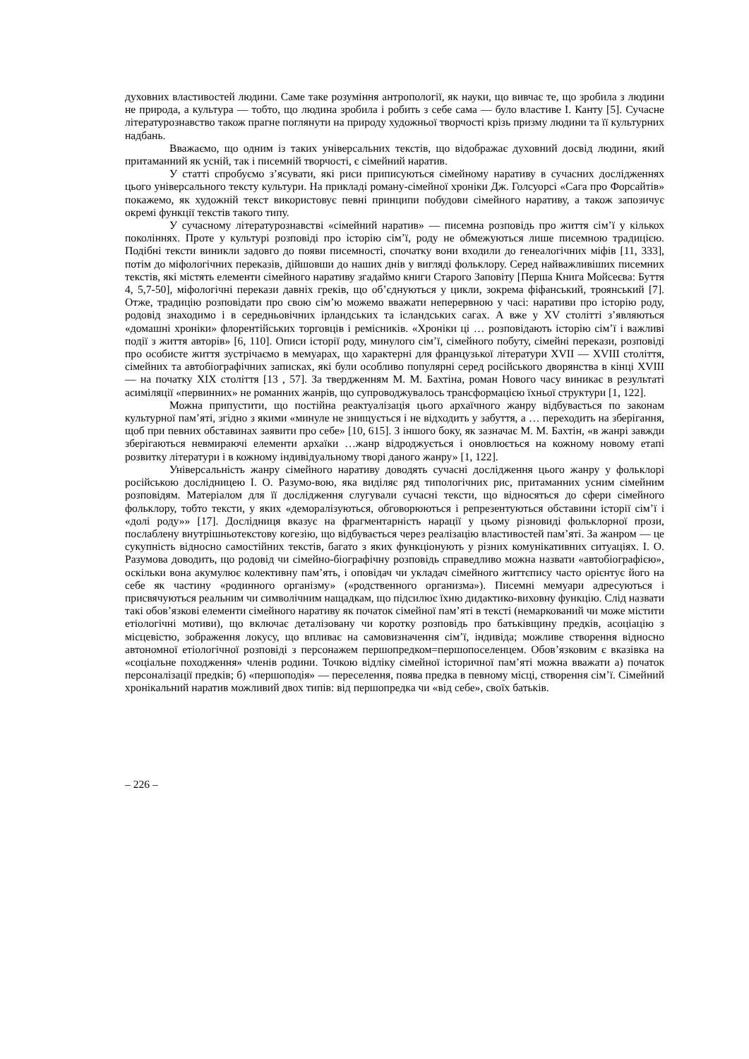духовних властивостей людини. Саме таке розуміння антропології, як науки, що вивчає те, що зробила з людини не природа, а культура — тобто, що людина зробила і робить з себе сама — було властиве І. Канту [5]. Сучасне літературознавство також прагне поглянути на природу художньої творчості крізь призму людини та її культурних надбань.
Вважаємо, що одним із таких універсальних текстів, що відображає духовний досвід людини, який притаманний як усній, так і писемній творчості, є сімейний наратив.
У статті спробуємо з’ясувати, які риси приписуються сімейному наративу в сучасних дослідженнях цього універсального тексту культури. На прикладі роману-сімейної хроніки Дж. Голсуорсі «Сага про Форсайтів» покажемо, як художній текст використовує певні принципи побудови сімейного наративу, а також запозичує окремі функції текстів такого типу.
У сучасному літературознавстві «сімейний наратив» — писемна розповідь про життя сім’ї у кількох поколіннях. Проте у культурі розповіді про історію сім’ї, роду не обмежуються лише писемною традицією. Подібні тексти виникли задовго до появи писемності, спочатку вони входили до генеалогічних міфів [11, 333], потім до міфологічних переказів, дійшовши до наших днів у вигляді фольклору. Серед найважливіших писемних текстів, які містять елементи сімейного наративу згадаймо книги Старого Заповіту [Перша Книга Мойсеєва: Буття 4, 5,7-50], міфологічні перекази давніх греків, що об’єднуються у цикли, зокрема фіфанський, троянський [7]. Отже, традицію розповідати про свою сім’ю можемо вважати неперервною у часі: наративи про історію роду, родовід знаходимо і в середньовічних ірландських та ісландських сагах. А вже у XV столітті з’являються «домашні хроніки» флорентійських торговців і ремісників. «Хроніки ці … розповідають історію сім’ї і важливі події з життя авторів» [6, 110]. Описи історії роду, минулого сім’ї, сімейного побуту, сімейні перекази, розповіді про особисте життя зустрічаємо в мемуарах, що характерні для французької літератури XVII — XVIII століття, сімейних та автобіографічних записках, які були особливо популярні серед російського дворянства в кінці XVIII — на початку XIX століття [13 , 57]. За твердженням М. М. Бахтіна, роман Нового часу виникає в результаті асиміляції «первинних» не романних жанрів, що супроводжувалось трансформацією їхньої структури [1, 122].
Можна припустити, що постійна реактуалізація цього архаїчного жанру відбувається по законам культурної пам’яті, згідно з якими «минуле не знищується і не відходить у забуття, а … переходить на зберігання, щоб при певних обставинах заявити про себе» [10, 615]. З іншого боку, як зазначає М. М. Бахтін, «в жанрі завжди зберігаються невмираючі елементи архаїки …жанр відроджується і оновлюється на кожному новому етапі розвитку літератури і в кожному індивідуальному творі даного жанру» [1, 122].
Універсальність жанру сімейного наративу доводять сучасні дослідження цього жанру у фольклорі російською дослідницею І. О. Разумо-вою, яка виділяє ряд типологічних рис, притаманних усним сімейним розповідям. Матеріалом для її дослідження слугували сучасні тексти, що відносяться до сфери сімейного фольклору, тобто тексти, у яких «деморалізуються, обговорюються і репрезентуються обставини історії сім’ї і «долі роду»» [17]. Дослідниця вказує на фрагментарність нарації у цьому різновиді фольклорної прози, послаблену внутрішньотекстову когезію, що відбувається через реалізацію властивостей пам’яті. За жанром — це сукупність відносно самостійних текстів, багато з яких функціонують у різних комунікативних ситуаціях. І. О. Разумова доводить, що родовід чи сімейно-біографічну розповідь справедливо можна назвати «автобіографією», оскільки вона акумулює колективну пам’ять, і оповідач чи укладач сімейного життєпису часто орієнтує його на себе як частину «родинного організму» («родственного организма»). Писемні мемуари адресуються і присвячуються реальним чи символічним нащадкам, що підсилює їхню дидактико-виховну функцію. Слід назвати такі обов’язкові елементи сімейного наративу як початок сімейної пам’яті в тексті (немаркований чи може містити етіологічні мотиви), що включає деталізовану чи коротку розповідь про батьківщину предків, асоціацію з місцевістю, зображення локусу, що впливає на самовизначення сім’ї, індивіда; можливе створення відносно автономної етіологічної розповіді з персонажем першопредком=першопоселенцем. Обов’язковим є вказівка на «соціальне походження» членів родини. Точкою відліку сімейної історичної пам’яті можна вважати а) початок персоналізації предків; б) «першоподія» — переселення, поява предка в певному місці, створення сім’ї. Сімейний хронікальний наратив можливий двох типів: від першопредка чи «від себе», своїх батьків.
– 226 –